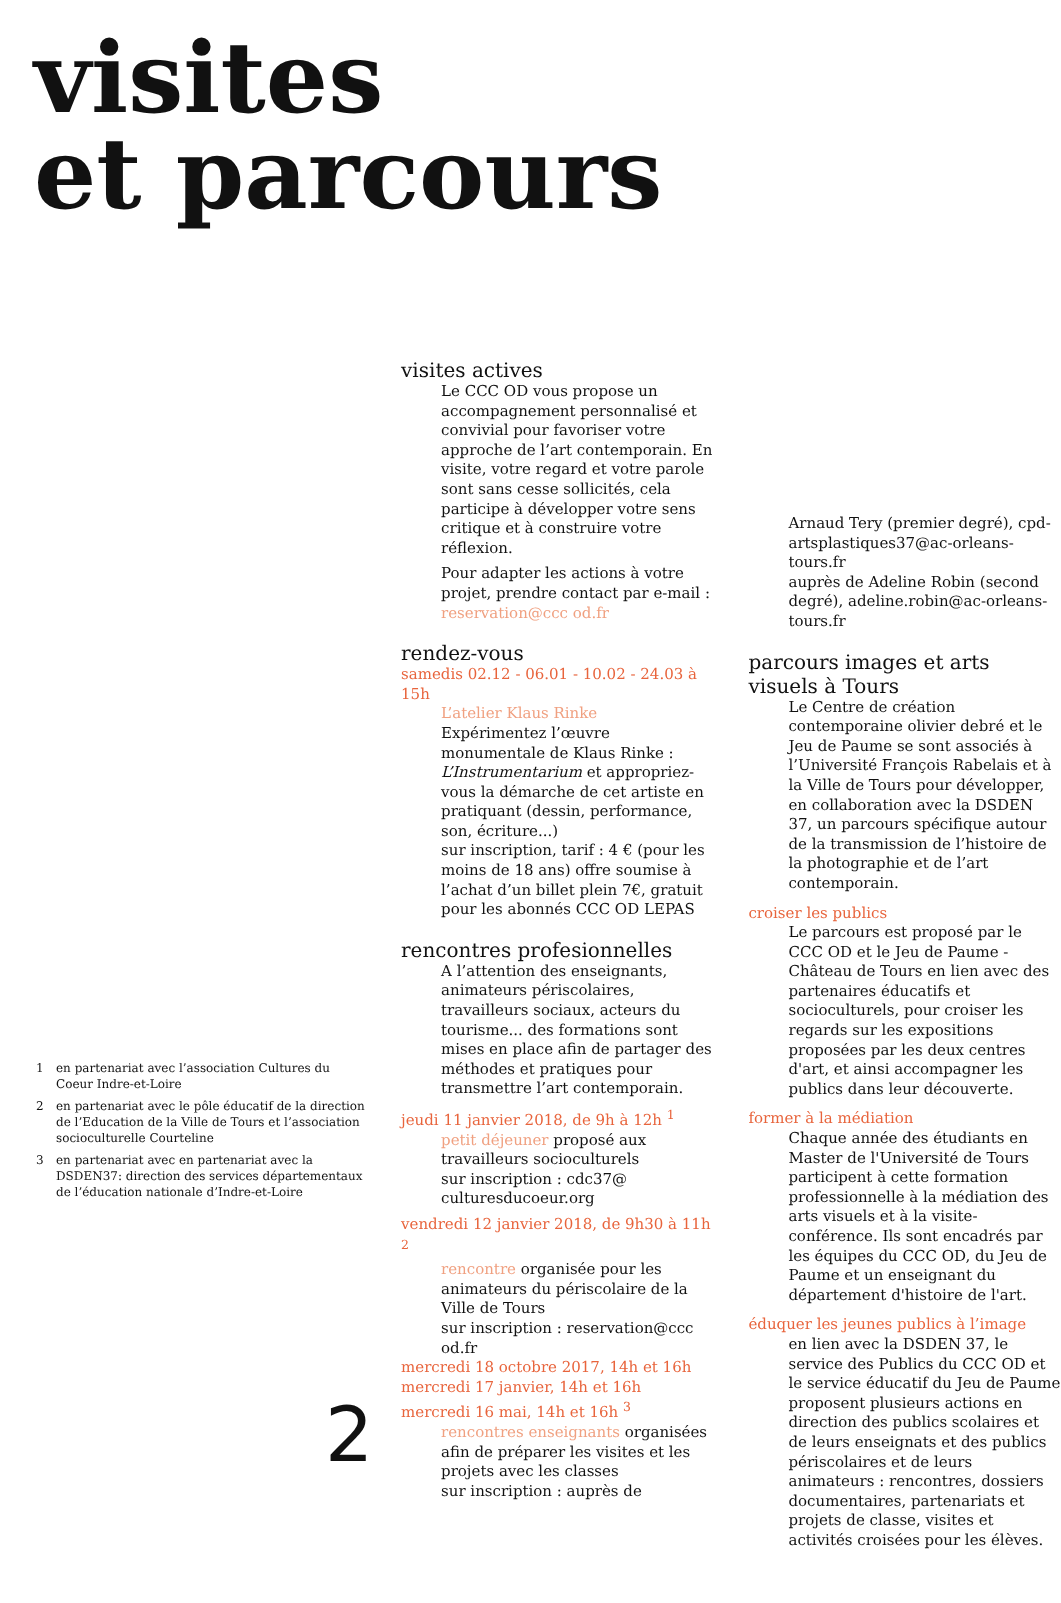visites
et parcours
1 en partenariat avec l’association Cultures du Coeur Indre-et-Loire
2 en partenariat avec le pôle éducatif de la direction de l’Education de la Ville de Tours et l’association socioculturelle Courteline
3 en partenariat avec en partenariat avec la DSDEN37: direction des services départementaux de l’éducation nationale d’Indre-et-Loire
visites actives
Le CCC OD vous propose un accompagnement personnalisé et convivial pour favoriser votre approche de l’art contemporain. En visite, votre regard et votre parole sont sans cesse sollicités, cela participe à développer votre sens critique et à construire votre réflexion.
Pour adapter les actions à votre projet, prendre contact par e-mail : reservation@ccc od.fr
rendez-vous
samedis 02.12 - 06.01 - 10.02 - 24.03 à 15h
L’atelier Klaus Rinke
Expérimentez l’œuvre monumentale de Klaus Rinke : L’Instrumentarium et appropriez-vous la démarche de cet artiste en pratiquant (dessin, performance, son, écriture...)
sur inscription, tarif : 4 € (pour les moins de 18 ans) offre soumise à l’achat d’un billet plein 7€, gratuit pour les abonnés CCC OD LEPAS
rencontres profesionnelles
A l’attention des enseignants, animateurs périscolaires, travailleurs sociaux, acteurs du tourisme... des formations sont mises en place afin de partager des méthodes et pratiques pour transmettre l’art contemporain.
jeudi 11 janvier 2018, de 9h à 12h <sup>1</sup>
petit déjeuner proposé aux travailleurs socioculturels
sur inscription : cdc37@ culturesducoeur.org
vendredi 12 janvier 2018, de 9h30 à 11h <sup>2</sup>
rencontre organisée pour les animateurs du périscolaire de la Ville de Tours
sur inscription : reservation@ccc od.fr
mercredi 18 octobre 2017, 14h et 16h
mercredi 17 janvier, 14h et 16h
mercredi 16 mai, 14h et 16h <sup>3</sup>
rencontres enseignants organisées afin de préparer les visites et les projets avec les classes
sur inscription : auprès de
Arnaud Tery (premier degré), cpd-artsplastiques37@ac-orleans-tours.fr
auprès de Adeline Robin (second degré), adeline.robin@ac-orleans-tours.fr
parcours images et arts visuels à Tours
Le Centre de création contemporaine olivier debré et le Jeu de Paume se sont associés à l’Université François Rabelais et à la Ville de Tours pour développer, en collaboration avec la DSDEN 37, un parcours spécifique autour de la transmission de l’histoire de la photographie et de l’art contemporain.
croiser les publics
Le parcours est proposé par le CCC OD et le Jeu de Paume - Château de Tours en lien avec des partenaires éducatifs et socioculturels, pour croiser les regards sur les expositions proposées par les deux centres d'art, et ainsi accompagner les publics dans leur découverte.
former à la médiation
Chaque année des étudiants en Master de l'Université de Tours participent à cette formation professionnelle à la médiation des arts visuels et à la visite-conférence. Ils sont encadrés par les équipes du CCC OD, du Jeu de Paume et un enseignant du département d'histoire de l'art.
éduquer les jeunes publics à l’image
en lien avec la DSDEN 37, le service des Publics du CCC OD et le service éducatif du Jeu de Paume proposent plusieurs actions en direction des publics scolaires et de leurs enseignats et des publics périscolaires et de leurs animateurs : rencontres, dossiers documentaires, partenariats et projets de classe, visites et activités croisées pour les élèves.
2